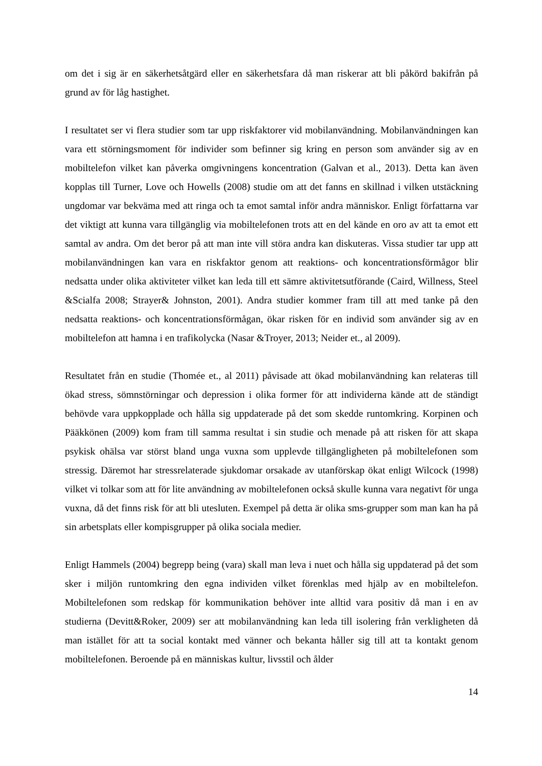om det i sig är en säkerhetsåtgärd eller en säkerhetsfara då man riskerar att bli påkörd bakifrån på grund av för låg hastighet.
I resultatet ser vi flera studier som tar upp riskfaktorer vid mobilanvändning. Mobilanvändningen kan vara ett störningsmoment för individer som befinner sig kring en person som använder sig av en mobiltelefon vilket kan påverka omgivningens koncentration (Galvan et al., 2013). Detta kan även kopplas till Turner, Love och Howells (2008) studie om att det fanns en skillnad i vilken utstäckning ungdomar var bekväma med att ringa och ta emot samtal inför andra människor. Enligt författarna var det viktigt att kunna vara tillgänglig via mobiltelefonen trots att en del kände en oro av att ta emot ett samtal av andra. Om det beror på att man inte vill störa andra kan diskuteras. Vissa studier tar upp att mobilanvändningen kan vara en riskfaktor genom att reaktions- och koncentrationsförmågor blir nedsatta under olika aktiviteter vilket kan leda till ett sämre aktivitetsutförande (Caird, Willness, Steel &Scialfa 2008; Strayer& Johnston, 2001). Andra studier kommer fram till att med tanke på den nedsatta reaktions- och koncentrationsförmågan, ökar risken för en individ som använder sig av en mobiltelefon att hamna i en trafikolycka (Nasar &Troyer, 2013; Neider et., al 2009).
Resultatet från en studie (Thomée et., al 2011) påvisade att ökad mobilanvändning kan relateras till ökad stress, sömnstörningar och depression i olika former för att individerna kände att de ständigt behövde vara uppkopplade och hålla sig uppdaterade på det som skedde runtomkring. Korpinen och Pääkkönen (2009) kom fram till samma resultat i sin studie och menade på att risken för att skapa psykisk ohälsa var störst bland unga vuxna som upplevde tillgängligheten på mobiltelefonen som stressig. Däremot har stressrelaterade sjukdomar orsakade av utanförskap ökat enligt Wilcock (1998) vilket vi tolkar som att för lite användning av mobiltelefonen också skulle kunna vara negativt för unga vuxna, då det finns risk för att bli utesluten. Exempel på detta är olika sms-grupper som man kan ha på sin arbetsplats eller kompisgrupper på olika sociala medier.
Enligt Hammels (2004) begrepp being (vara) skall man leva i nuet och hålla sig uppdaterad på det som sker i miljön runtomkring den egna individen vilket förenklas med hjälp av en mobiltelefon. Mobiltelefonen som redskap för kommunikation behöver inte alltid vara positiv då man i en av studierna (Devitt&Roker, 2009) ser att mobilanvändning kan leda till isolering från verkligheten då man istället för att ta social kontakt med vänner och bekanta håller sig till att ta kontakt genom mobiltelefonen. Beroende på en människas kultur, livsstil och ålder
14